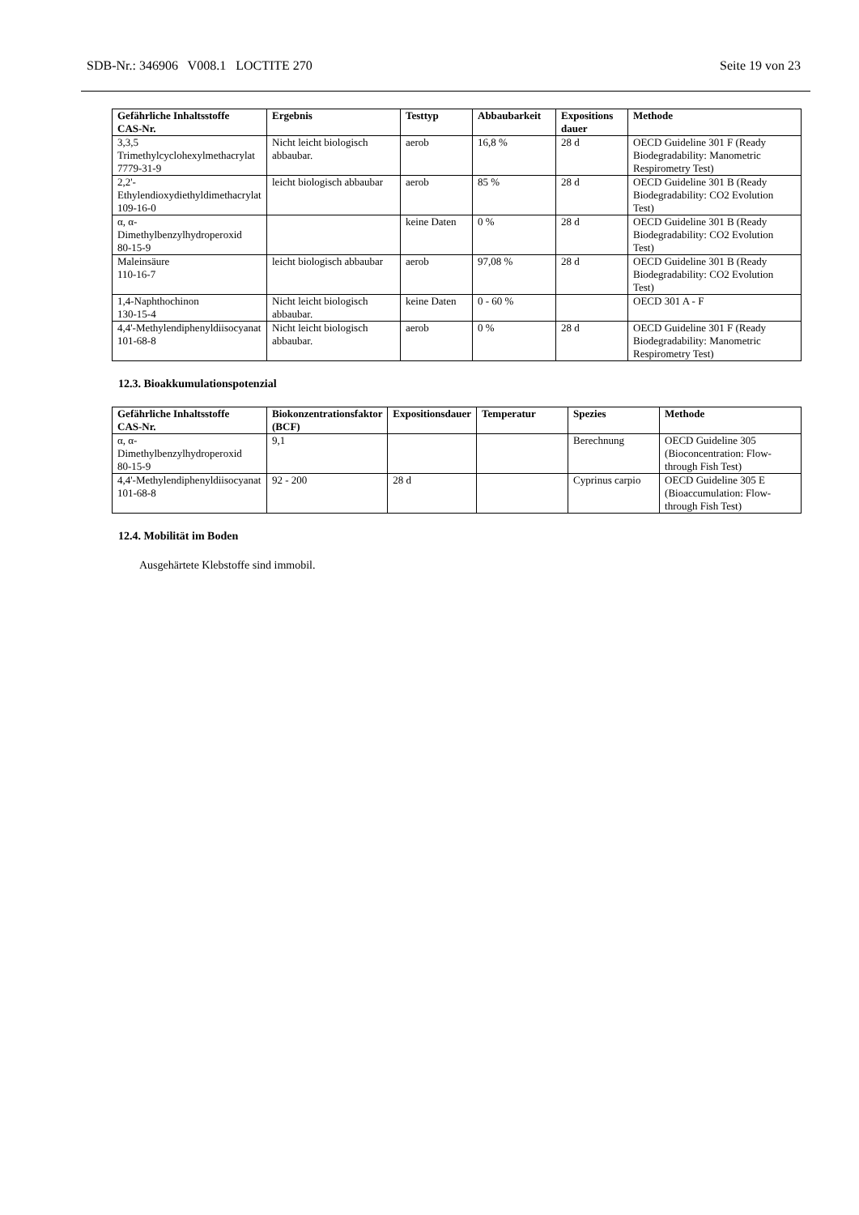SDB-Nr.: 346906 V008.1 LOCTITE 270 Seite 19 von 23
| Gefährliche Inhaltsstoffe CAS-Nr. | Ergebnis | Testtyp | Abbaubarkeit | Expositions dauer | Methode |
| --- | --- | --- | --- | --- | --- |
| 3,3,5 Trimethylcyclohexylmethacrylat 7779-31-9 | Nicht leicht biologisch abbaubar. | aerob | 16,8 % | 28 d | OECD Guideline 301 F (Ready Biodegradability: Manometric Respirometry Test) |
| 2,2'-Ethylendioxydiethyldimethacrylat 109-16-0 | leicht biologisch abbaubar | aerob | 85 % | 28 d | OECD Guideline 301 B (Ready Biodegradability: CO2 Evolution Test) |
| α, α-Dimethylbenzylhydroperoxid 80-15-9 | | keine Daten | 0 % | 28 d | OECD Guideline 301 B (Ready Biodegradability: CO2 Evolution Test) |
| Maleinsäure 110-16-7 | leicht biologisch abbaubar | aerob | 97,08 % | 28 d | OECD Guideline 301 B (Ready Biodegradability: CO2 Evolution Test) |
| 1,4-Naphthochinon 130-15-4 | Nicht leicht biologisch abbaubar. | keine Daten | 0 - 60 % | | OECD 301 A - F |
| 4,4'-Methylendiphenyldiisocyanat 101-68-8 | Nicht leicht biologisch abbaubar. | aerob | 0 % | 28 d | OECD Guideline 301 F (Ready Biodegradability: Manometric Respirometry Test) |
12.3. Bioakkumulationspotenzial
| Gefährliche Inhaltsstoffe CAS-Nr. | Biokonzentrationsfaktor (BCF) | Expositionsdauer | Temperatur | Spezies | Methode |
| --- | --- | --- | --- | --- | --- |
| α, α-Dimethylbenzylhydroperoxid 80-15-9 | 9,1 | | | Berechnung | OECD Guideline 305 (Bioconcentration: Flow-through Fish Test) |
| 4,4'-Methylendiphenyldiisocyanat 101-68-8 | 92 - 200 | 28 d | | Cyprinus carpio | OECD Guideline 305 E (Bioaccumulation: Flow-through Fish Test) |
12.4. Mobilität im Boden
Ausgehärtete Klebstoffe sind immobil.